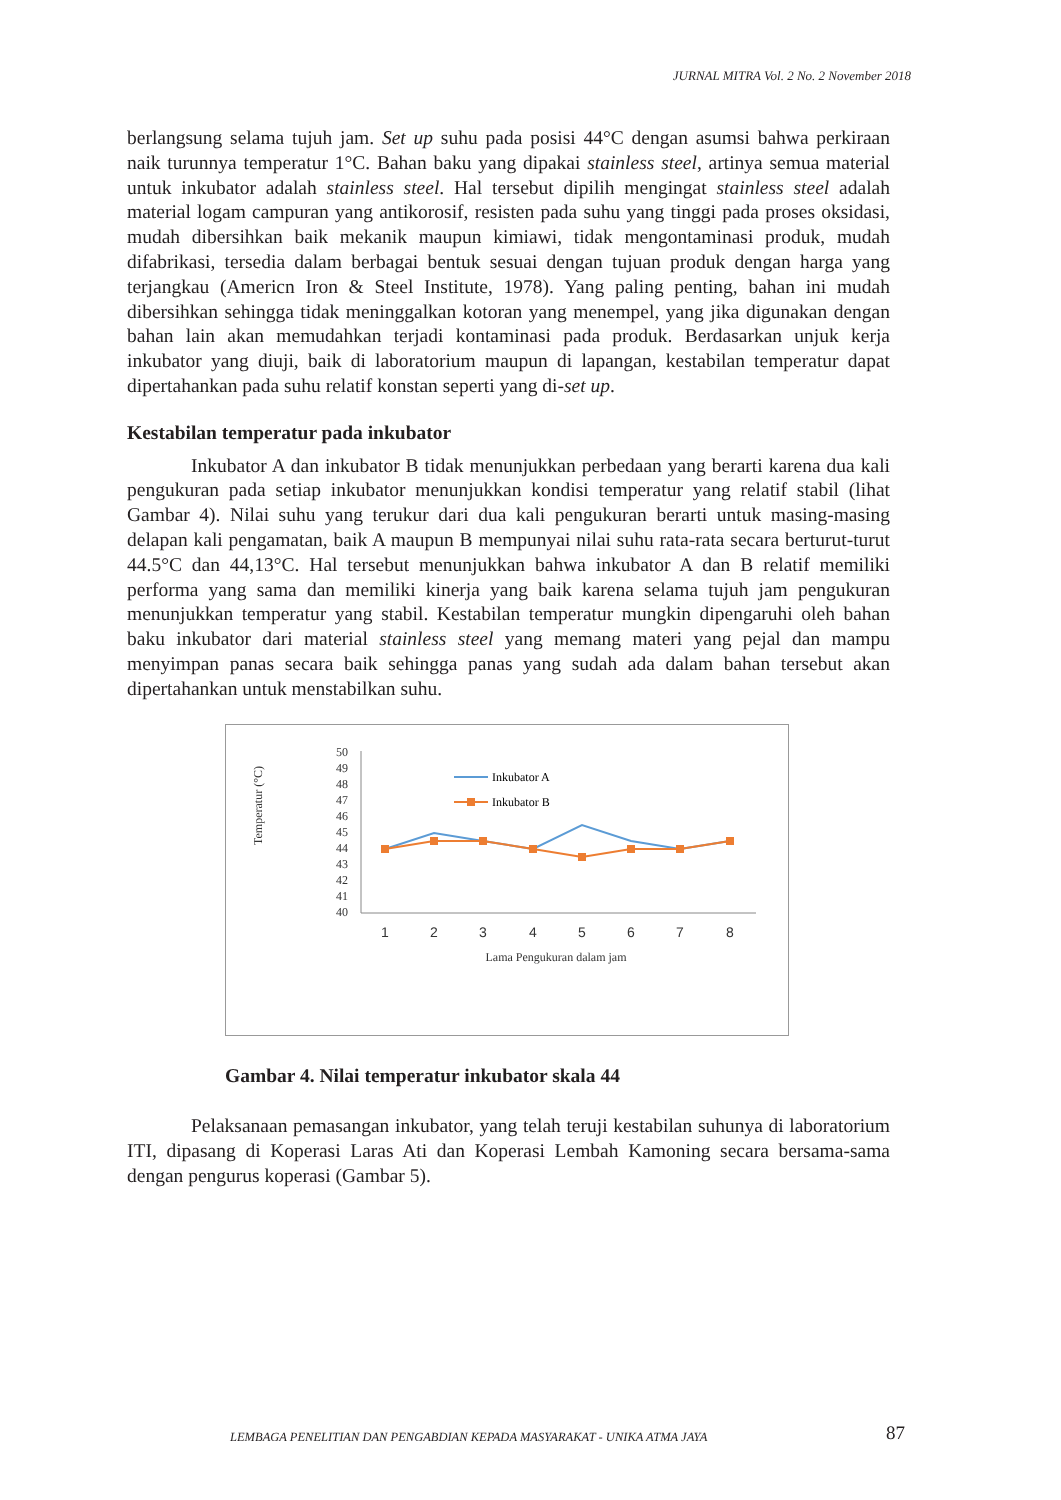JURNAL MITRA Vol. 2 No. 2 November 2018
berlangsung selama tujuh jam. Set up suhu pada posisi 44°C dengan asumsi bahwa perkiraan naik turunnya temperatur 1°C. Bahan baku yang dipakai stainless steel, artinya semua material untuk inkubator adalah stainless steel. Hal tersebut dipilih mengingat stainless steel adalah material logam campuran yang antikorosif, resisten pada suhu yang tinggi pada proses oksidasi, mudah dibersihkan baik mekanik maupun kimiawi, tidak mengontaminasi produk, mudah difabrikasi, tersedia dalam berbagai bentuk sesuai dengan tujuan produk dengan harga yang terjangkau (Americn Iron & Steel Institute, 1978). Yang paling penting, bahan ini mudah dibersihkan sehingga tidak meninggalkan kotoran yang menempel, yang jika digunakan dengan bahan lain akan memudahkan terjadi kontaminasi pada produk. Berdasarkan unjuk kerja inkubator yang diuji, baik di laboratorium maupun di lapangan, kestabilan temperatur dapat dipertahankan pada suhu relatif konstan seperti yang di-set up.
Kestabilan temperatur pada inkubator
Inkubator A dan inkubator B tidak menunjukkan perbedaan yang berarti karena dua kali pengukuran pada setiap inkubator menunjukkan kondisi temperatur yang relatif stabil (lihat Gambar 4). Nilai suhu yang terukur dari dua kali pengukuran berarti untuk masing-masing delapan kali pengamatan, baik A maupun B mempunyai nilai suhu rata-rata secara berturut-turut 44.5°C dan 44,13°C. Hal tersebut menunjukkan bahwa inkubator A dan B relatif memiliki performa yang sama dan memiliki kinerja yang baik karena selama tujuh jam pengukuran menunjukkan temperatur yang stabil. Kestabilan temperatur mungkin dipengaruhi oleh bahan baku inkubator dari material stainless steel yang memang materi yang pejal dan mampu menyimpan panas secara baik sehingga panas yang sudah ada dalam bahan tersebut akan dipertahankan untuk menstabilkan suhu.
Temperatur (°C)
50
49
48
47
46
45
44
43
42
41
40
1
2
3
4
5
6
7
8
Lama Pengukuran dalam jam
Inkubator A
Inkubator B
Gambar 4. Nilai temperatur inkubator skala 44
Pelaksanaan pemasangan inkubator, yang telah teruji kestabilan suhunya di laboratorium ITI, dipasang di Koperasi Laras Ati dan Koperasi Lembah Kamoning secara bersama-sama dengan pengurus koperasi (Gambar 5).
LEMBAGA PENELITIAN DAN PENGABDIAN KEPADA MASYARAKAT - UNIKA ATMA JAYA
87